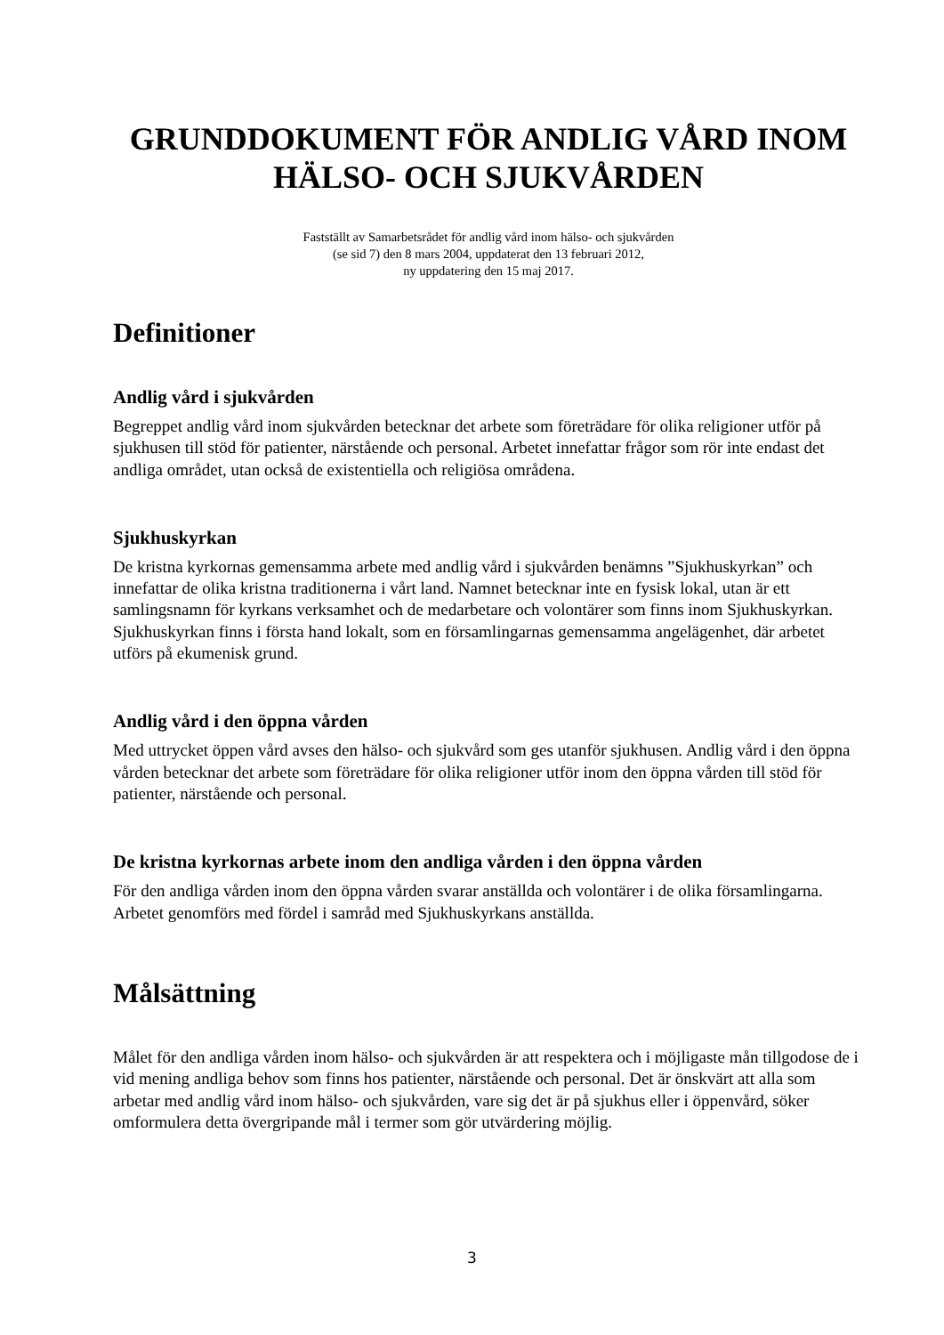GRUNDDOKUMENT FÖR ANDLIG VÅRD INOM HÄLSO- OCH SJUKVÅRDEN
Fastställt av Samarbetsrådet för andlig vård inom hälso- och sjukvården
(se sid 7) den 8 mars 2004, uppdaterat den 13 februari 2012,
ny uppdatering den 15 maj 2017.
Definitioner
Andlig vård i sjukvården
Begreppet andlig vård inom sjukvården betecknar det arbete som företrädare för olika religioner utför på sjukhusen till stöd för patienter, närstående och personal. Arbetet innefattar frågor som rör inte endast det andliga området, utan också de existentiella och religiösa områdena.
Sjukhuskyrkan
De kristna kyrkornas gemensamma arbete med andlig vård i sjukvården benämns ”Sjukhuskyrkan” och innefattar de olika kristna traditionerna i vårt land. Namnet betecknar inte en fysisk lokal, utan är ett samlingsnamn för kyrkans verksamhet och de medarbetare och volontärer som finns inom Sjukhuskyrkan. Sjukhuskyrkan finns i första hand lokalt, som en församlingarnas gemensamma angelägenhet, där arbetet utförs på ekumenisk grund.
Andlig vård i den öppna vården
Med uttrycket öppen vård avses den hälso- och sjukvård som ges utanför sjukhusen. Andlig vård i den öppna vården betecknar det arbete som företrädare för olika religioner utför inom den öppna vården till stöd för patienter, närstående och personal.
De kristna kyrkornas arbete inom den andliga vården i den öppna vården
För den andliga vården inom den öppna vården svarar anställda och volontärer i de olika församlingarna. Arbetet genomförs med fördel i samråd med Sjukhuskyrkans anställda.
Målsättning
Målet för den andliga vården inom hälso- och sjukvården är att respektera och i möjligaste mån tillgodose de i vid mening andliga behov som finns hos patienter, närstående och personal. Det är önskvärt att alla som arbetar med andlig vård inom hälso- och sjukvården, vare sig det är på sjukhus eller i öppenvård, söker omformulera detta övergripande mål i termer som gör utvärdering möjlig.
3